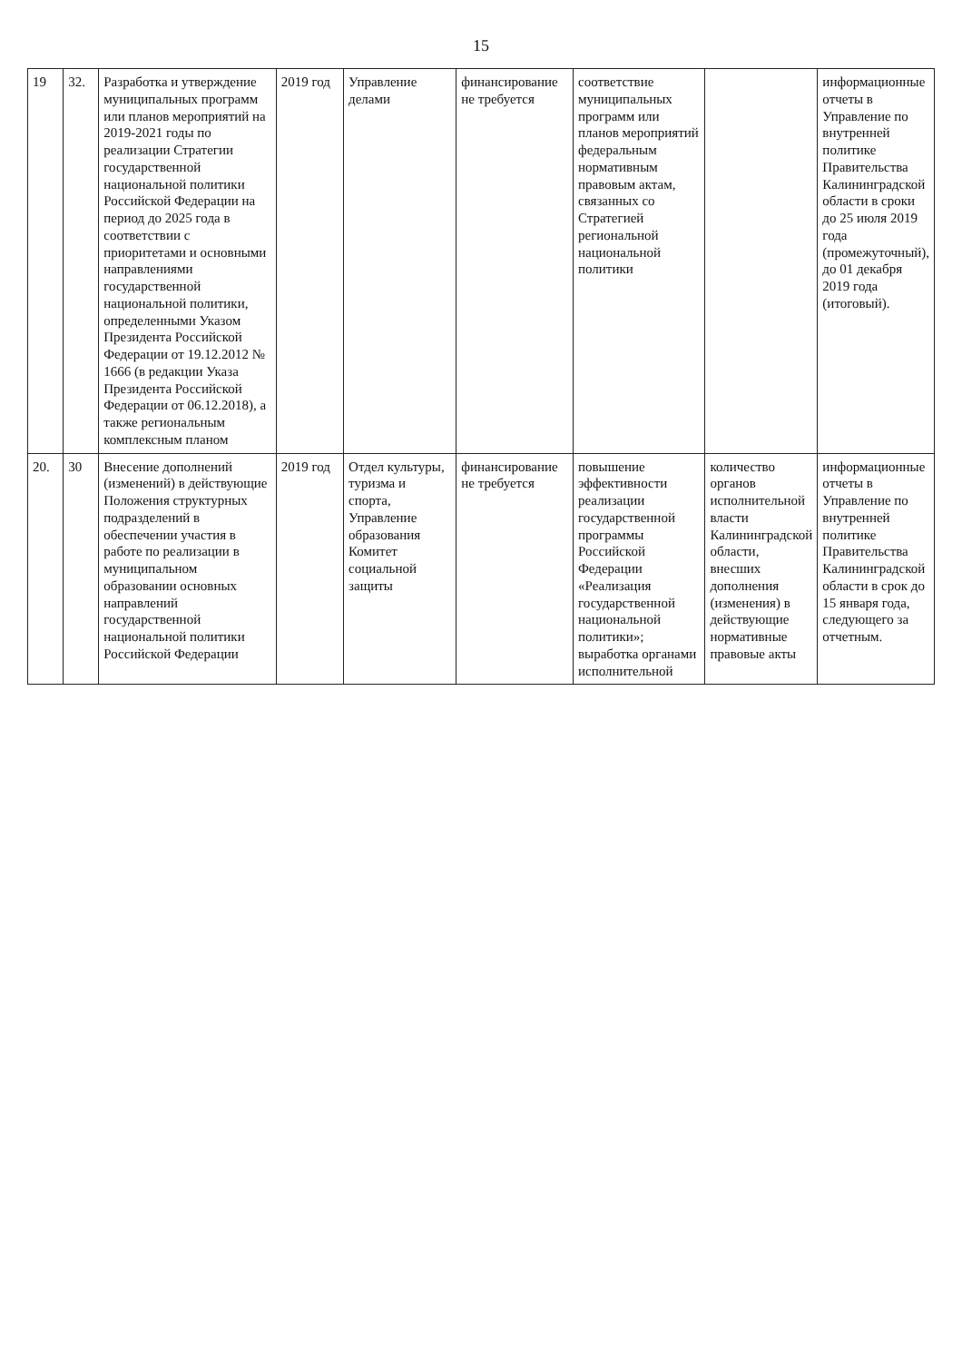15
| 19 | 32. | Разработка и утверждение муниципальных программ или планов мероприятий на 2019-2021 годы по реализации Стратегии государственной национальной политики Российской Федерации на период до 2025 года в соответствии с приоритетами и основными направлениями государственной национальной политики, определенными Указом Президента Российской Федерации от 19.12.2012 № 1666 (в редакции Указа Президента Российской Федерации от 06.12.2018), а также региональным комплексным планом | 2019 год | Управление делами | финансирование не требуется | соответствие муниципальных программ или планов мероприятий федеральным нормативным правовым актам, связанных со Стратегией региональной национальной политики | | информационные отчеты в Управление по внутренней политике Правительства Калининградской области в сроки до 25 июля 2019 года (промежуточный), до 01 декабря 2019 года (итоговый). |
| 20. | 30 | Внесение дополнений (изменений) в действующие Положения структурных подразделений в обеспечении участия в работе по реализации в муниципальном образовании основных направлений государственной национальной политики Российской Федерации | 2019 год | Отдел культуры, туризма и спорта, Управление образования Комитет социальной защиты | финансирование не требуется | повышение эффективности реализации государственной программы Российской Федерации «Реализация государственной национальной политики»; выработка органами исполнительной | количество органов исполнительной власти Калининградской области, внесших дополнения (изменения) в действующие нормативные правовые акты | информационные отчеты в Управление по внутренней политике Правительства Калининградской области в срок до 15 января года, следующего за отчетным. |